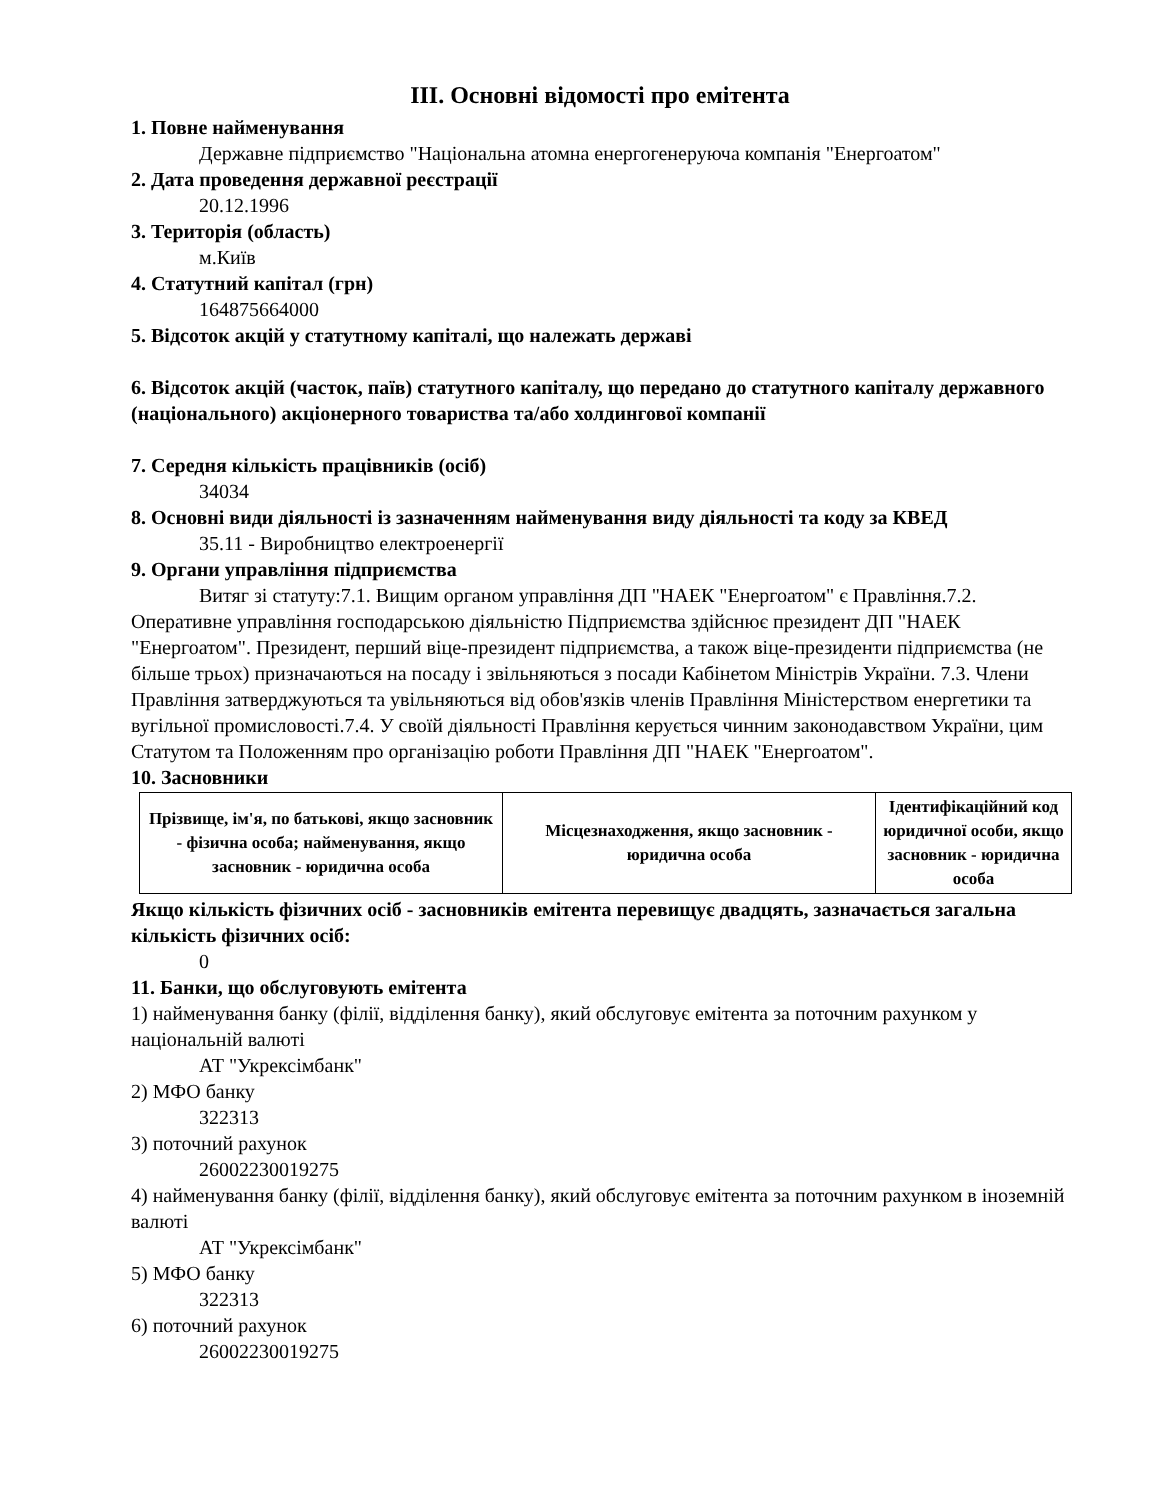III. Основні відомості про емітента
1. Повне найменування
Державне підприємство "Національна атомна енергогенеруюча компанія "Енергоатом"
2. Дата проведення державної реєстрації
20.12.1996
3. Територія (область)
м.Київ
4. Статутний капітал (грн)
164875664000
5. Відсоток акцій у статутному капіталі, що належать державі
6. Відсоток акцій (часток, паїв) статутного капіталу, що передано до статутного капіталу державного (національного) акціонерного товариства та/або холдингової компанії
7. Середня кількість працівників (осіб)
34034
8. Основні види діяльності із зазначенням найменування виду діяльності та коду за КВЕД
35.11 - Виробництво електроенергії
9. Органи управління підприємства
Витяг зі статуту:7.1. Вищим органом управління ДП "НАЕК "Енергоатом" є Правління.7.2. Оперативне управління господарською діяльністю Підприємства здійснює президент ДП "НАЕК "Енергоатом". Президент, перший віце-президент підприємства, а також віце-президенти підприємства (не більше трьох) призначаються на посаду і звільняються з посади Кабінетом Міністрів України. 7.3. Члени Правління затверджуються та увільняються від обов'язків членів Правління Міністерством енергетики та вугільної промисловості.7.4. У своїй діяльності Правління керується чинним законодавством України, цим Статутом та Положенням про організацію роботи Правління ДП "НАЕК "Енергоатом".
10. Засновники
| Прізвище, ім'я, по батькові, якщо засновник - фізична особа; найменування, якщо засновник - юридична особа | Місцезнаходження, якщо засновник - юридична особа | Ідентифікаційний код юридичної особи, якщо засновник - юридична особа |
| --- | --- | --- |
Якщо кількість фізичних осіб - засновників емітента перевищує двадцять, зазначається загальна кількість фізичних осіб:
0
11. Банки, що обслуговують емітента
1) найменування банку (філії, відділення банку), який обслуговує емітента за поточним рахунком у національній валюті
АТ "Укрексімбанк"
2) МФО банку
322313
3) поточний рахунок
26002230019275
4) найменування банку (філії, відділення банку), який обслуговує емітента за поточним рахунком в іноземній валюті
АТ "Укрексімбанк"
5) МФО банку
322313
6) поточний рахунок
26002230019275